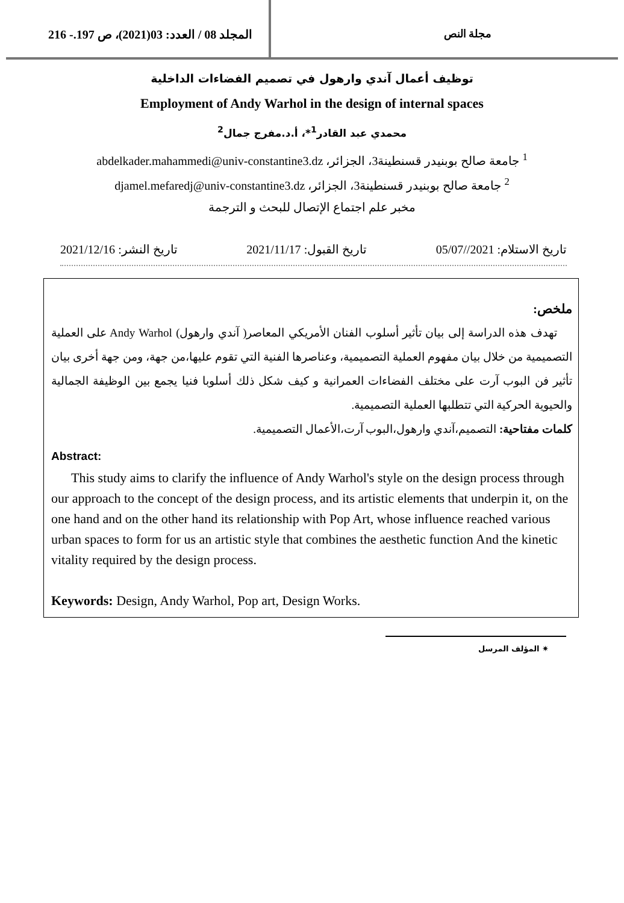المجلد 08 / العدد: 03(2021)، ص 197.- 216
مجلة النص
توظيف أعمال آندي وارهول في تصميم الفضاءات الداخلية
Employment of Andy Warhol in the design of internal spaces
محمدي عبد القادر<sup>1</sup>*، أ.د.مفرج جمال<sup>2</sup>
<sup>1</sup> جامعة صالح بوبنيدر قسنطينة3، الجزائر، abdelkader.mahammedi@univ-constantine3.dz
<sup>2</sup> جامعة صالح بوبنيدر قسنطينة3، الجزائر، djamel.mefaredj@univ-constantine3.dz
مخبر علم اجتماع الإتصال للبحث و الترجمة
تاريخ الاستلام: 2021//05/07 تاريخ القبول: 2021/11/17 تاريخ النشر: 2021/12/16
ملخص:
تهدف هذه الدراسة إلى بيان تأثير أسلوب الفنان الأمريكي المعاصر( آندي وارهول) Andy Warhol على العملية التصميمية من خلال بيان مفهوم العملية التصميمية، وعناصرها الفنية التي تقوم عليها،من جهة، ومن جهة أخرى بيان تأثير فن البوب آرت على مختلف الفضاءات العمرانية و كيف شكل ذلك أسلوبا فنيا يجمع بين الوظيفة الجمالية والحيوية الحركية التي تتطلبها العملية التصميمية.
كلمات مفتاحية: التصميم،آندي وارهول،البوب آرت،الأعمال التصميمية.
Abstract:
This study aims to clarify the influence of Andy Warhol's style on the design process through our approach to the concept of the design process, and its artistic elements that underpin it, on the one hand and on the other hand its relationship with Pop Art, whose influence reached various urban spaces to form for us an artistic style that combines the aesthetic function And the kinetic vitality required by the design process.
Keywords: Design, Andy Warhol, Pop art, Design Works.
✷ المؤلف المرسل